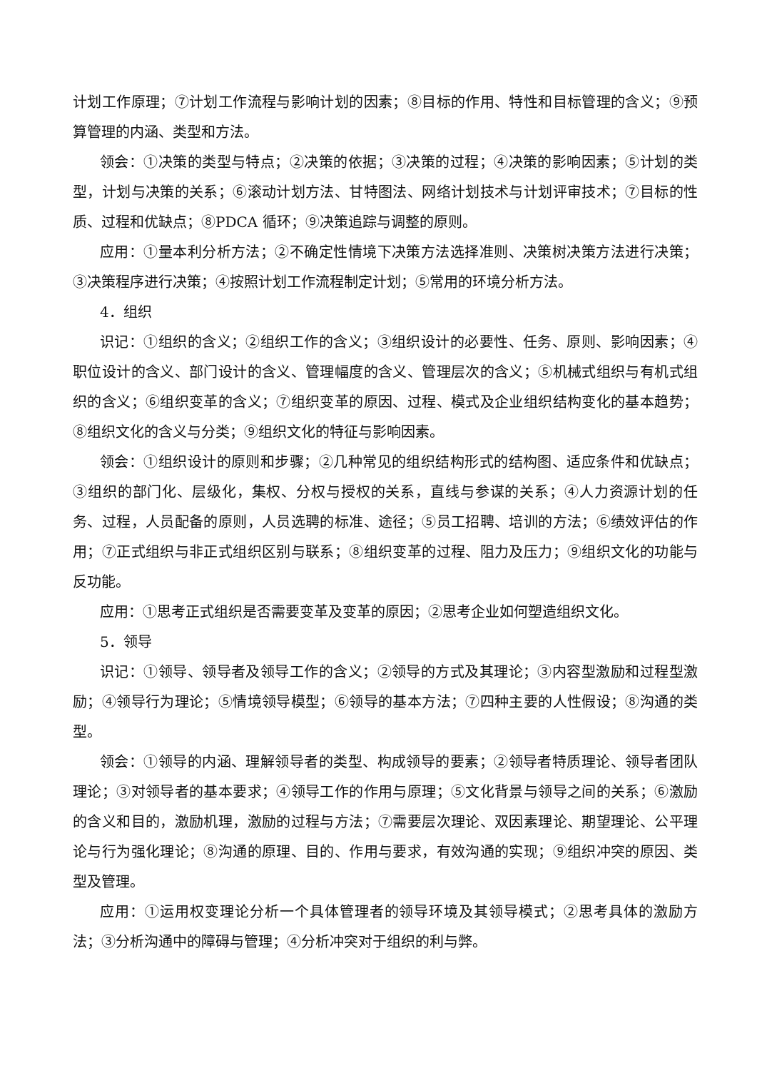计划工作原理；⑦计划工作流程与影响计划的因素；⑧目标的作用、特性和目标管理的含义；⑨预算管理的内涵、类型和方法。
领会：①决策的类型与特点；②决策的依据；③决策的过程；④决策的影响因素；⑤计划的类型，计划与决策的关系；⑥滚动计划方法、甘特图法、网络计划技术与计划评审技术；⑦目标的性质、过程和优缺点；⑧PDCA 循环；⑨决策追踪与调整的原则。
应用：①量本利分析方法；②不确定性情境下决策方法选择准则、决策树决策方法进行决策；③决策程序进行决策；④按照计划工作流程制定计划；⑤常用的环境分析方法。
4．组织
识记：①组织的含义；②组织工作的含义；③组织设计的必要性、任务、原则、影响因素；④职位设计的含义、部门设计的含义、管理幅度的含义、管理层次的含义；⑤机械式组织与有机式组织的含义；⑥组织变革的含义；⑦组织变革的原因、过程、模式及企业组织结构变化的基本趋势；⑧组织文化的含义与分类；⑨组织文化的特征与影响因素。
领会：①组织设计的原则和步骤；②几种常见的组织结构形式的结构图、适应条件和优缺点；③组织的部门化、层级化，集权、分权与授权的关系，直线与参谋的关系；④人力资源计划的任务、过程，人员配备的原则，人员选聘的标准、途径；⑤员工招聘、培训的方法；⑥绩效评估的作用；⑦正式组织与非正式组织区别与联系；⑧组织变革的过程、阻力及压力；⑨组织文化的功能与反功能。
应用：①思考正式组织是否需要变革及变革的原因；②思考企业如何塑造组织文化。
5．领导
识记：①领导、领导者及领导工作的含义；②领导的方式及其理论；③内容型激励和过程型激励；④领导行为理论；⑤情境领导模型；⑥领导的基本方法；⑦四种主要的人性假设；⑧沟通的类型。
领会：①领导的内涵、理解领导者的类型、构成领导的要素；②领导者特质理论、领导者团队理论；③对领导者的基本要求；④领导工作的作用与原理；⑤文化背景与领导之间的关系；⑥激励的含义和目的，激励机理，激励的过程与方法；⑦需要层次理论、双因素理论、期望理论、公平理论与行为强化理论；⑧沟通的原理、目的、作用与要求，有效沟通的实现；⑨组织冲突的原因、类型及管理。
应用：①运用权变理论分析一个具体管理者的领导环境及其领导模式；②思考具体的激励方法；③分析沟通中的障碍与管理；④分析冲突对于组织的利与弊。